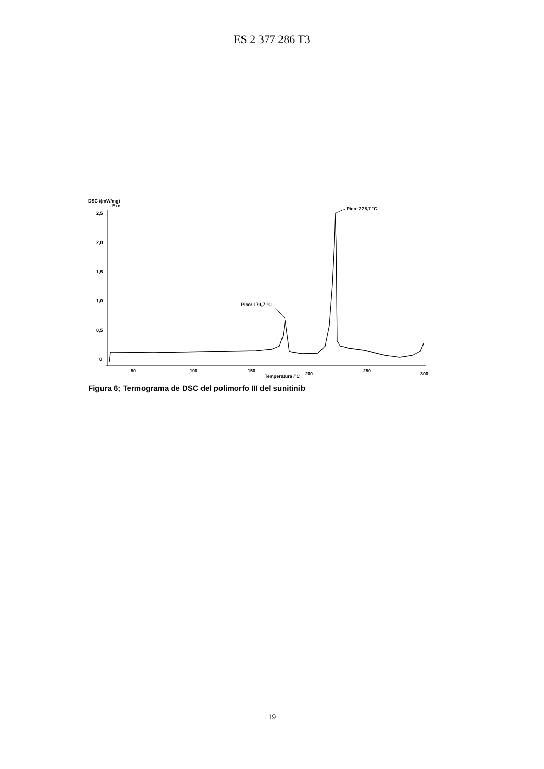ES 2 377 286 T3
DSC /(mW/mg)
↓ Exo
2,5
2,0
1,5
1,0
0,5
0
50
100
150
200
250
300
Temperatura /°C
Pico: 225,7 °C
Pico: 179,7 °C
Figura 6; Termograma de DSC del polimorfo III del sunitinib
19